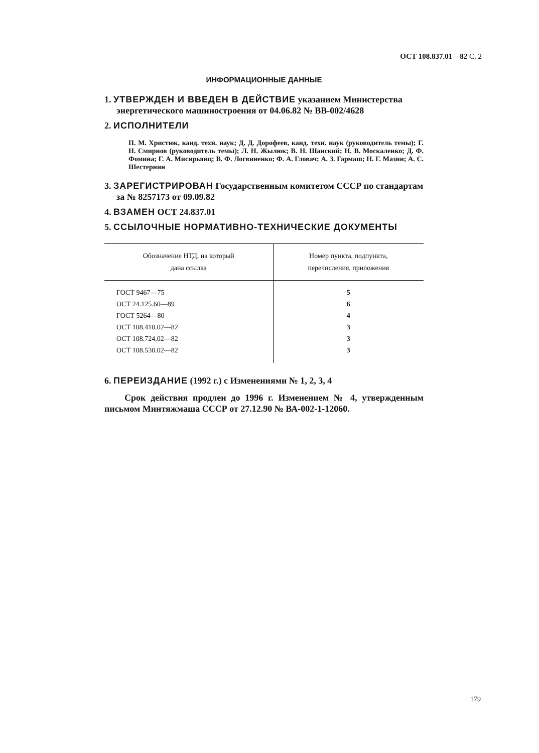ОСТ 108.837.01—82 С. 2
ИНФОРМАЦИОННЫЕ ДАННЫЕ
1. УТВЕРЖДЕН И ВВЕДЕН В ДЕЙСТВИЕ указанием Министерства энергетического машиностроения от 04.06.82 № ВВ-002/4628
2. ИСПОЛНИТЕЛИ
П. М. Христюк, канд. техн. наук; Д. Д. Дорофеев, канд. техн. наук (руководитель темы); Г. Н. Смирнов (руководитель темы); Л. Н. Жылюк; В. Н. Шанский; Н. В. Москаленко; Д. Ф. Фомина; Г. А. Мисирьянц; В. Ф. Логвиненко; Ф. А. Гловач; А. З. Гармаш; Н. Г. Мазин; А. С. Шестернин
3. ЗАРЕГИСТРИРОВАН Государственным комитетом СССР по стандартам за № 8257173 от 09.09.82
4. ВЗАМЕН ОСТ 24.837.01
5. ССЫЛОЧНЫЕ НОРМАТИВНО-ТЕХНИЧЕСКИЕ ДОКУМЕНТЫ
| Обозначение НТД, на который дана ссылка | Номер пункта, подпункта, перечисления, приложения |
| --- | --- |
| ГОСТ 9467—75 | 5 |
| ОСТ 24.125.60—89 | 6 |
| ГОСТ 5264—80 | 4 |
| ОСТ 108.410.02—82 | 3 |
| ОСТ 108.724.02—82 | 3 |
| ОСТ 108.530.02—82 | 3 |
6. ПЕРЕИЗДАНИЕ (1992 г.) с Изменениями № 1, 2, 3, 4
Срок действия продлен до 1996 г. Изменением № 4, утвержденным письмом Минтяжмаша СССР от 27.12.90 № ВА-002-1-12060.
179